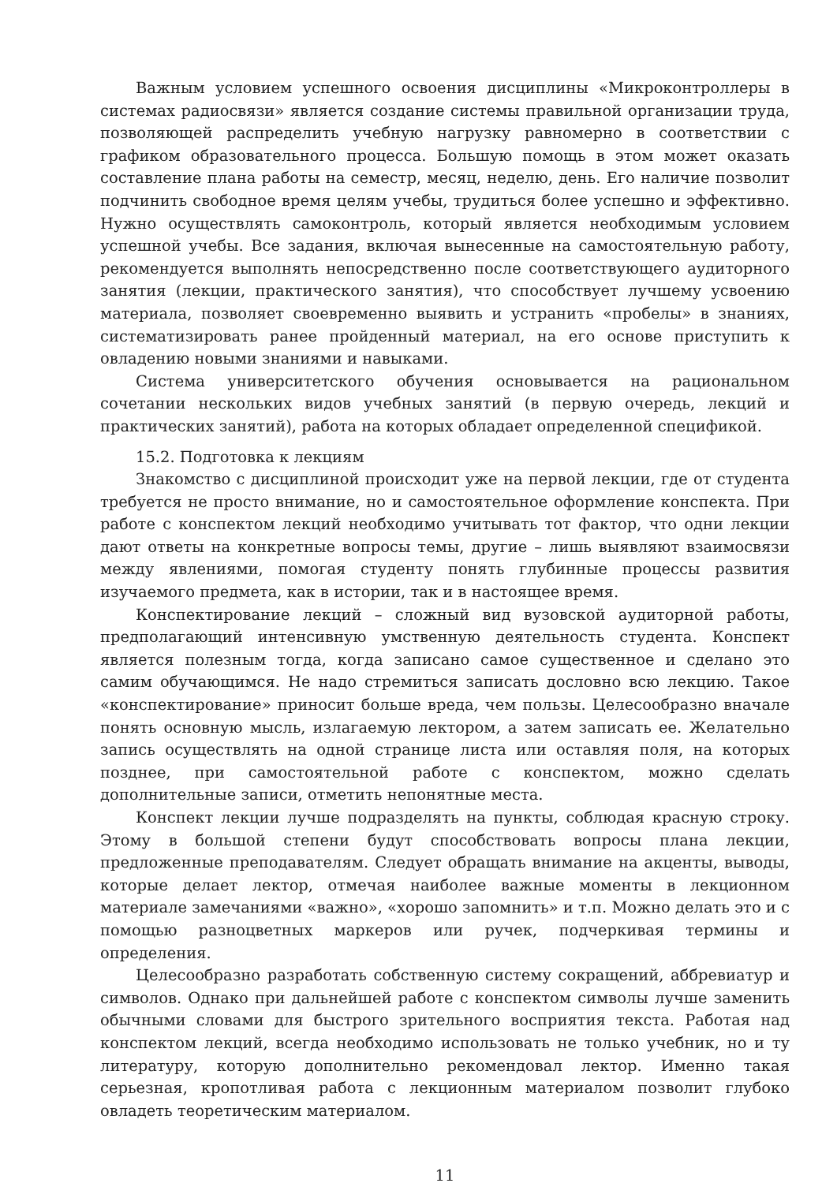Важным условием успешного освоения дисциплины «Микроконтроллеры в системах радиосвязи» является создание системы правильной организации труда, позволяющей распределить учебную нагрузку равномерно в соответствии с графиком образовательного процесса. Большую помощь в этом может оказать составление плана работы на семестр, месяц, неделю, день. Его наличие позволит подчинить свободное время целям учебы, трудиться более успешно и эффективно. Нужно осуществлять самоконтроль, который является необходимым условием успешной учебы. Все задания, включая вынесенные на самостоятельную работу, рекомендуется выполнять непосредственно после соответствующего аудиторного занятия (лекции, практического занятия), что способствует лучшему усвоению материала, позволяет своевременно выявить и устранить «пробелы» в знаниях, систематизировать ранее пройденный материал, на его основе приступить к овладению новыми знаниями и навыками.
Система университетского обучения основывается на рациональном сочетании нескольких видов учебных занятий (в первую очередь, лекций и практических занятий), работа на которых обладает определенной спецификой.
15.2. Подготовка к лекциям
Знакомство с дисциплиной происходит уже на первой лекции, где от студента требуется не просто внимание, но и самостоятельное оформление конспекта. При работе с конспектом лекций необходимо учитывать тот фактор, что одни лекции дают ответы на конкретные вопросы темы, другие – лишь выявляют взаимосвязи между явлениями, помогая студенту понять глубинные процессы развития изучаемого предмета, как в истории, так и в настоящее время.
Конспектирование лекций – сложный вид вузовской аудиторной работы, предполагающий интенсивную умственную деятельность студента. Конспект является полезным тогда, когда записано самое существенное и сделано это самим обучающимся. Не надо стремиться записать дословно всю лекцию. Такое «конспектирование» приносит больше вреда, чем пользы. Целесообразно вначале понять основную мысль, излагаемую лектором, а затем записать ее. Желательно запись осуществлять на одной странице листа или оставляя поля, на которых позднее, при самостоятельной работе с конспектом, можно сделать дополнительные записи, отметить непонятные места.
Конспект лекции лучше подразделять на пункты, соблюдая красную строку. Этому в большой степени будут способствовать вопросы плана лекции, предложенные преподавателям. Следует обращать внимание на акценты, выводы, которые делает лектор, отмечая наиболее важные моменты в лекционном материале замечаниями «важно», «хорошо запомнить» и т.п. Можно делать это и с помощью разноцветных маркеров или ручек, подчеркивая термины и определения.
Целесообразно разработать собственную систему сокращений, аббревиатур и символов. Однако при дальнейшей работе с конспектом символы лучше заменить обычными словами для быстрого зрительного восприятия текста. Работая над конспектом лекций, всегда необходимо использовать не только учебник, но и ту литературу, которую дополнительно рекомендовал лектор. Именно такая серьезная, кропотливая работа с лекционным материалом позволит глубоко овладеть теоретическим материалом.
11